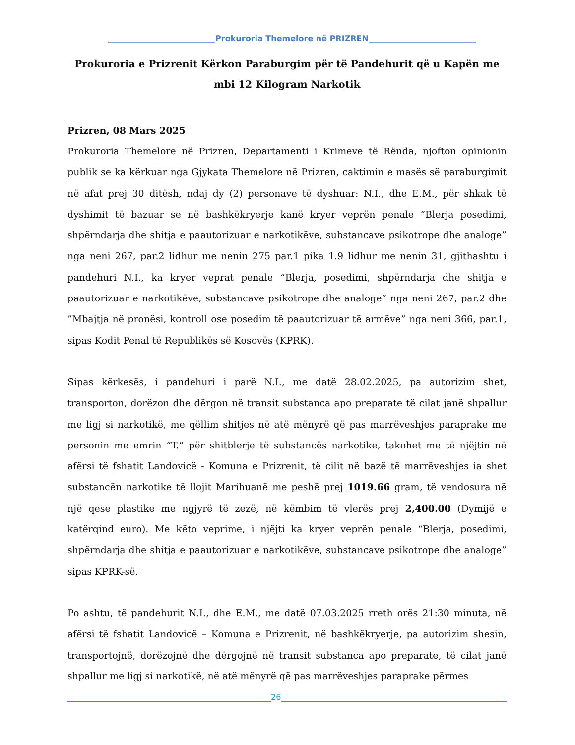___________________________Prokuroria Themelore në PRIZREN___________________________
Prokuroria e Prizrenit Kërkon Paraburgim për të Pandehurit që u Kapën me mbi 12 Kilogram Narkotik
Prizren, 08 Mars 2025
Prokuroria Themelore në Prizren, Departamenti i Krimeve të Rënda, njofton opinionin publik se ka kërkuar nga Gjykata Themelore në Prizren, caktimin e masës së paraburgimit në afat prej 30 ditësh, ndaj dy (2) personave të dyshuar: N.I., dhe E.M., për shkak të dyshimit të bazuar se në bashkëkryerje kanë kryer veprën penale “Blerja posedimi, shpërndarja dhe shitja e paautorizuar e narkotikëve, substancave psikotrope dhe analoge” nga neni 267, par.2 lidhur me nenin 275 par.1 pika 1.9 lidhur me nenin 31, gjithashtu i pandehuri N.I., ka kryer veprat penale “Blerja, posedimi, shpërndarja dhe shitja e paautorizuar e narkotikëve, substancave psikotrope dhe analoge” nga neni 267, par.2 dhe ”Mbajtja në pronësi, kontroll ose posedim të paautorizuar të armëve” nga neni 366, par.1, sipas Kodit Penal të Republikës së Kosovës (KPRK).
Sipas kërkesës, i pandehuri i parë N.I., me datë 28.02.2025, pa autorizim shet, transporton, dorëzon dhe dërgon në transit substanca apo preparate të cilat janë shpallur me ligj si narkotikë, me qëllim shitjes në atë mënyrë që pas marrëveshjes paraprake me personin me emrin “T.” për shitblerje të substancës narkotike, takohet me të njëjtin në afërsi të fshatit Landovicë - Komuna e Prizrenit, të cilit në bazë të marrëveshjes ia shet substancën narkotike të llojit Marihuanë me peshë prej 1019.66 gram, të vendosura në një qese plastike me ngjyrë të zezë, në këmbim të vlerës prej 2,400.00 (Dymijë e katërqind euro). Me këto veprime, i njëjti ka kryer veprën penale “Blerja, posedimi, shpërndarja dhe shitja e paautorizuar e narkotikëve, substancave psikotrope dhe analoge” sipas KPRK-së.
Po ashtu, të pandehurit N.I., dhe E.M., me datë 07.03.2025 rreth orës 21:30 minuta, në afërsi të fshatit Landovicë – Komuna e Prizrenit, në bashkëkryerje, pa autorizim shesin, transportojnë, dorëzojnë dhe dërgojnë në transit substanca apo preparate, të cilat janë shpallur me ligj si narkotikë, në atë mënyrë që pas marrëveshjes paraprake përmes
26